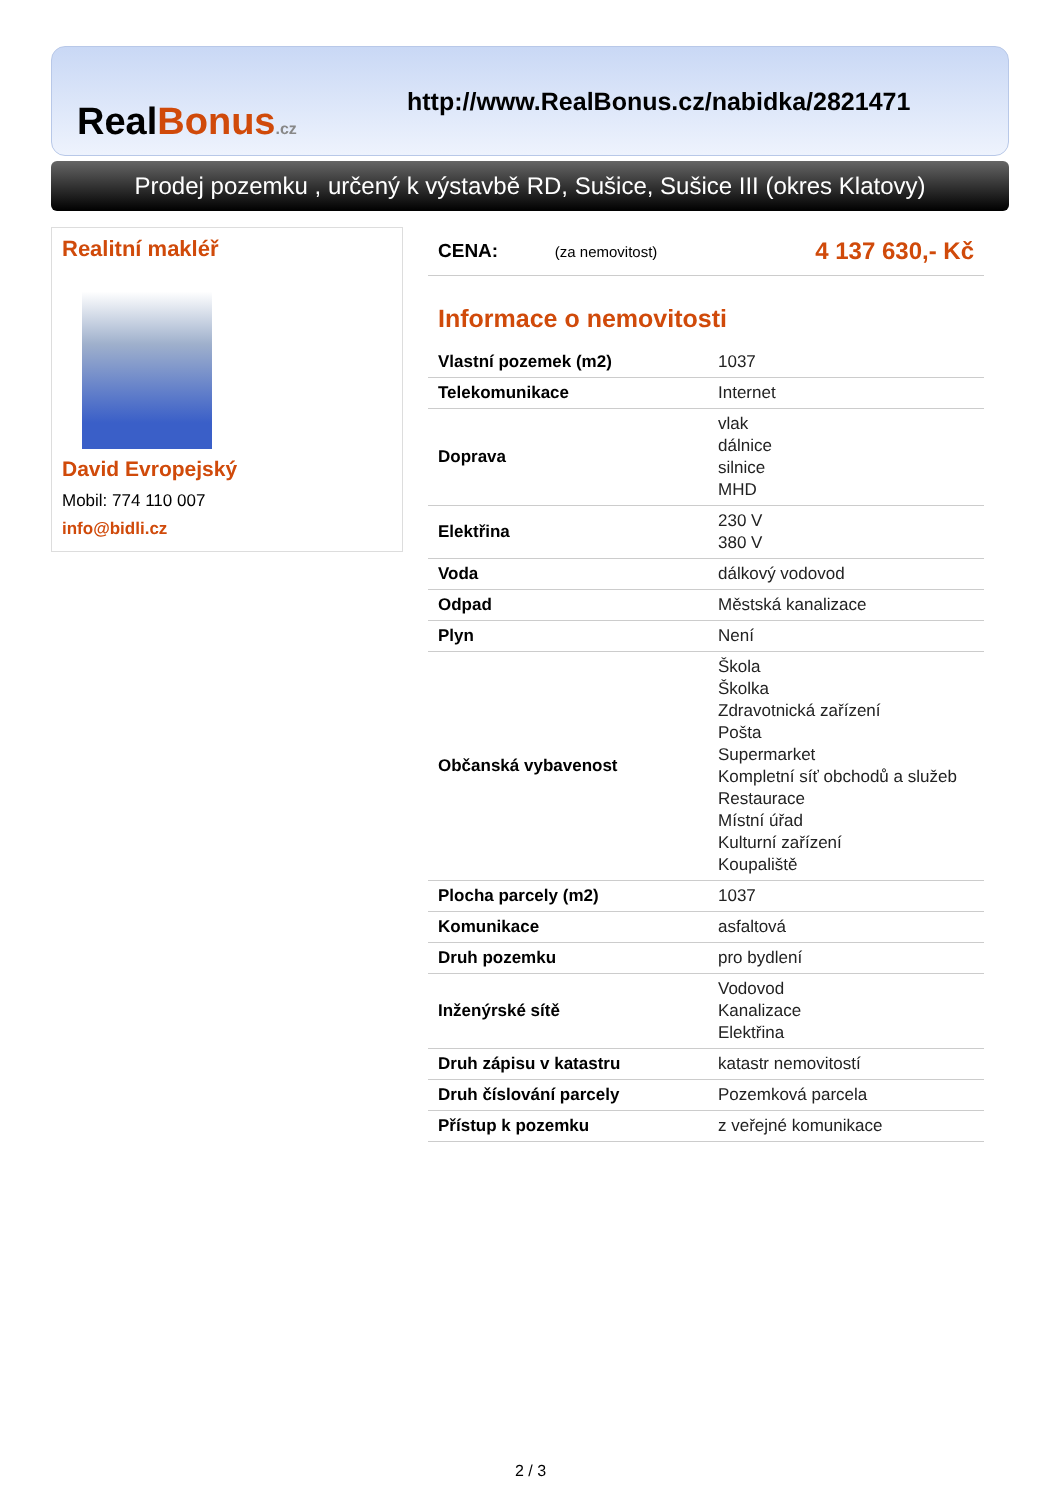RealBonus.cz
http://www.RealBonus.cz/nabidka/2821471
Prodej pozemku , určený k výstavbě RD, Sušice, Sušice III (okres Klatovy)
Realitní makléř
David Evropejský
Mobil: 774 110 007
info@bidli.cz
| CENA: | (za nemovitost) | 4 137 630,- Kč |
Informace o nemovitosti
| Vlastní pozemek (m2) | 1037 |
| Telekomunikace | Internet |
| Doprava | vlak dálnice silnice MHD |
| Elektřina | 230 V 380 V |
| Voda | dálkový vodovod |
| Odpad | Městská kanalizace |
| Plyn | Není |
| Občanská vybavenost | Škola Školka Zdravotnická zařízení Pošta Supermarket Kompletní síť obchodů a služeb Restaurace Místní úřad Kulturní zařízení Koupaliště |
| Plocha parcely (m2) | 1037 |
| Komunikace | asfaltová |
| Druh pozemku | pro bydlení |
| Inženýrské sítě | Vodovod Kanalizace Elektřina |
| Druh zápisu v katastru | katastr nemovitostí |
| Druh číslování parcely | Pozemková parcela |
| Přístup k pozemku | z veřejné komunikace |
2 / 3